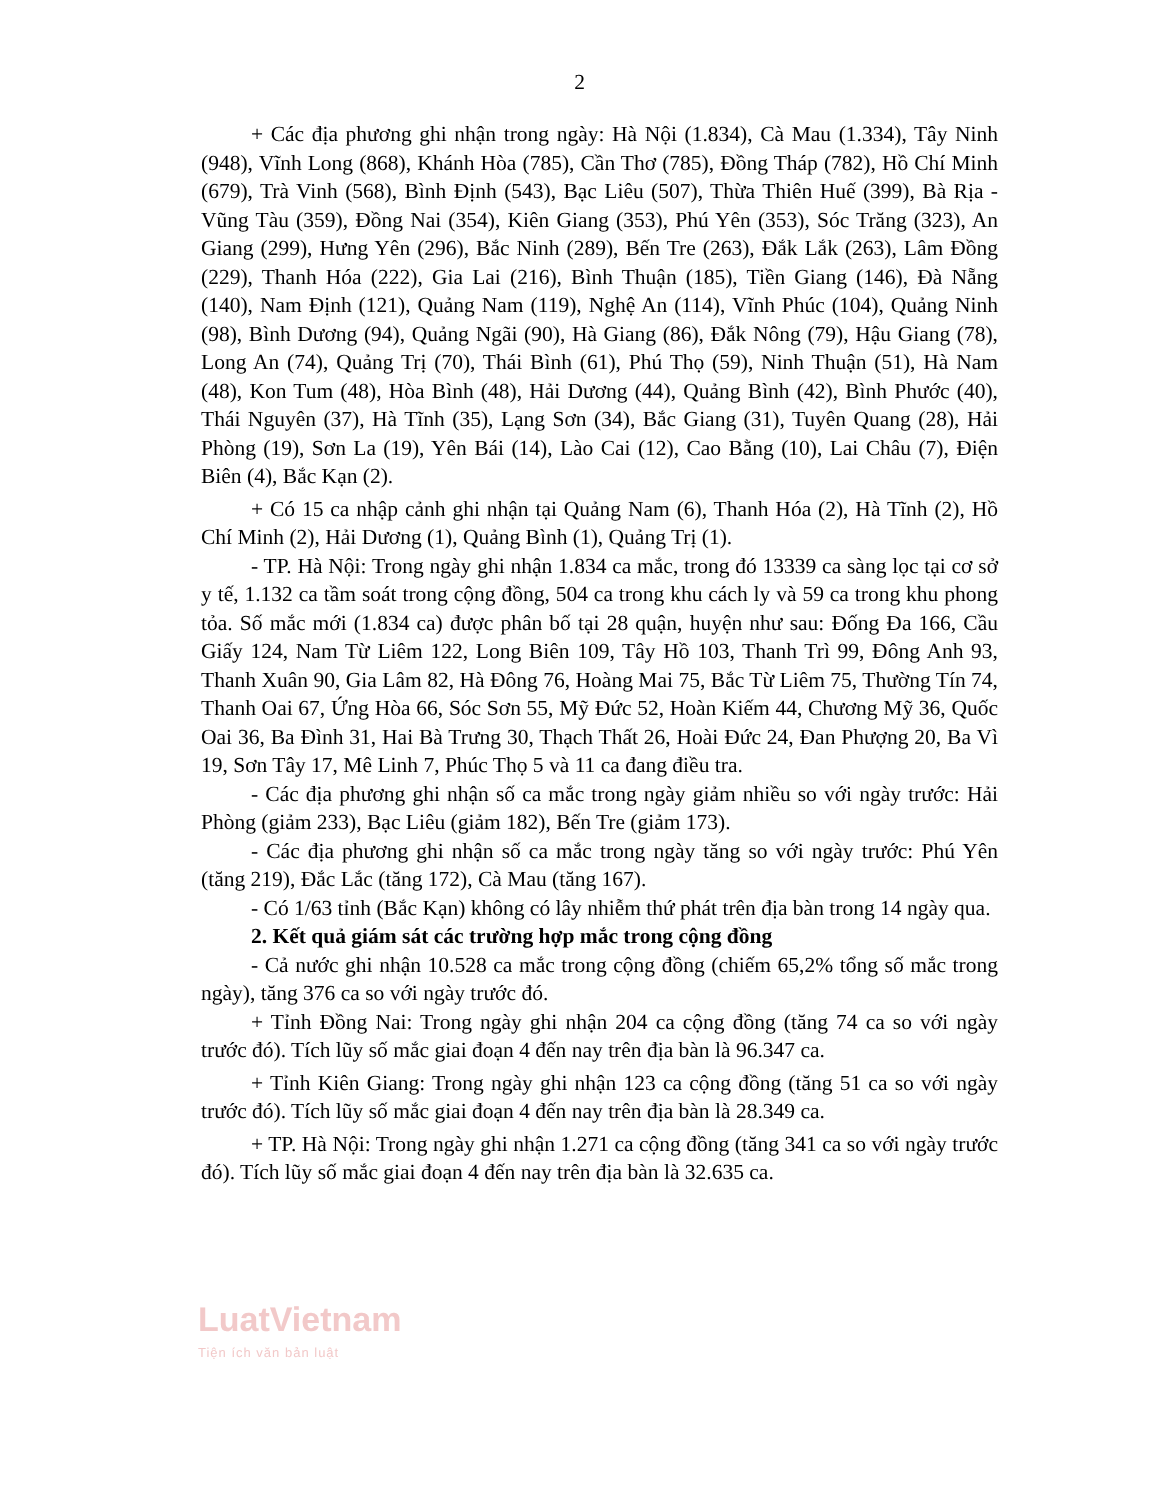2
+ Các địa phương ghi nhận trong ngày: Hà Nội (1.834), Cà Mau (1.334), Tây Ninh (948), Vĩnh Long (868), Khánh Hòa (785), Cần Thơ (785), Đồng Tháp (782), Hồ Chí Minh (679), Trà Vinh (568), Bình Định (543), Bạc Liêu (507), Thừa Thiên Huế (399), Bà Rịa - Vũng Tàu (359), Đồng Nai (354), Kiên Giang (353), Phú Yên (353), Sóc Trăng (323), An Giang (299), Hưng Yên (296), Bắc Ninh (289), Bến Tre (263), Đắk Lắk (263), Lâm Đồng (229), Thanh Hóa (222), Gia Lai (216), Bình Thuận (185), Tiền Giang (146), Đà Nẵng (140), Nam Định (121), Quảng Nam (119), Nghệ An (114), Vĩnh Phúc (104), Quảng Ninh (98), Bình Dương (94), Quảng Ngãi (90), Hà Giang (86), Đắk Nông (79), Hậu Giang (78), Long An (74), Quảng Trị (70), Thái Bình (61), Phú Thọ (59), Ninh Thuận (51), Hà Nam (48), Kon Tum (48), Hòa Bình (48), Hải Dương (44), Quảng Bình (42), Bình Phước (40), Thái Nguyên (37), Hà Tĩnh (35), Lạng Sơn (34), Bắc Giang (31), Tuyên Quang (28), Hải Phòng (19), Sơn La (19), Yên Bái (14), Lào Cai (12), Cao Bằng (10), Lai Châu (7), Điện Biên (4), Bắc Kạn (2).
+ Có 15 ca nhập cảnh ghi nhận tại Quảng Nam (6), Thanh Hóa (2), Hà Tĩnh (2), Hồ Chí Minh (2), Hải Dương (1), Quảng Bình (1), Quảng Trị (1).
- TP. Hà Nội: Trong ngày ghi nhận 1.834 ca mắc, trong đó 13339 ca sàng lọc tại cơ sở y tế, 1.132 ca tầm soát trong cộng đồng, 504 ca trong khu cách ly và 59 ca trong khu phong tỏa. Số mắc mới (1.834 ca) được phân bố tại 28 quận, huyện như sau: Đống Đa 166, Cầu Giấy 124, Nam Từ Liêm 122, Long Biên 109, Tây Hồ 103, Thanh Trì 99, Đông Anh 93, Thanh Xuân 90, Gia Lâm 82, Hà Đông 76, Hoàng Mai 75, Bắc Từ Liêm 75, Thường Tín 74, Thanh Oai 67, Ứng Hòa 66, Sóc Sơn 55, Mỹ Đức 52, Hoàn Kiếm 44, Chương Mỹ 36, Quốc Oai 36, Ba Đình 31, Hai Bà Trưng 30, Thạch Thất 26, Hoài Đức 24, Đan Phượng 20, Ba Vì 19, Sơn Tây 17, Mê Linh 7, Phúc Thọ 5 và 11 ca đang điều tra.
- Các địa phương ghi nhận số ca mắc trong ngày giảm nhiều so với ngày trước: Hải Phòng (giảm 233), Bạc Liêu (giảm 182), Bến Tre (giảm 173).
- Các địa phương ghi nhận số ca mắc trong ngày tăng so với ngày trước: Phú Yên (tăng 219), Đắc Lắc (tăng 172), Cà Mau (tăng 167).
- Có 1/63 tỉnh (Bắc Kạn) không có lây nhiễm thứ phát trên địa bàn trong 14 ngày qua.
2. Kết quả giám sát các trường hợp mắc trong cộng đồng
- Cả nước ghi nhận 10.528 ca mắc trong cộng đồng (chiếm 65,2% tổng số mắc trong ngày), tăng 376 ca so với ngày trước đó.
+ Tỉnh Đồng Nai: Trong ngày ghi nhận 204 ca cộng đồng (tăng 74 ca so với ngày trước đó). Tích lũy số mắc giai đoạn 4 đến nay trên địa bàn là 96.347 ca.
+ Tỉnh Kiên Giang: Trong ngày ghi nhận 123 ca cộng đồng (tăng 51 ca so với ngày trước đó). Tích lũy số mắc giai đoạn 4 đến nay trên địa bàn là 28.349 ca.
+ TP. Hà Nội: Trong ngày ghi nhận 1.271 ca cộng đồng (tăng 341 ca so với ngày trước đó). Tích lũy số mắc giai đoạn 4 đến nay trên địa bàn là 32.635 ca.
LuatVietnam
Tiện ích văn bản luật